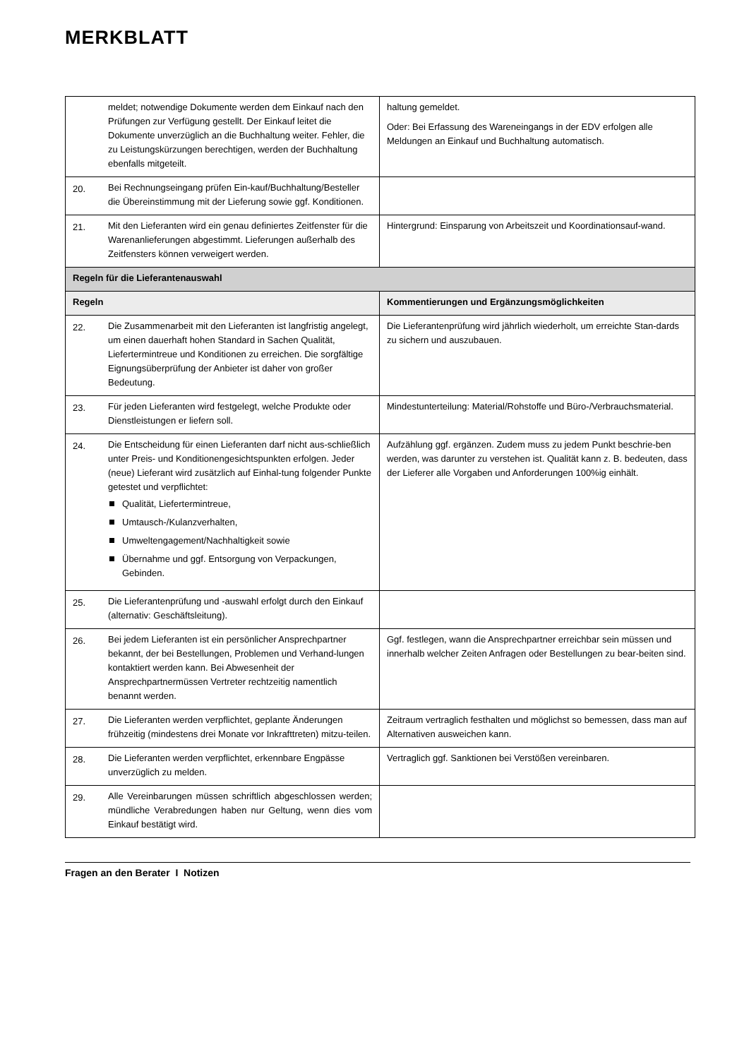MERKBLATT
| | meldet; notwendige Dokumente werden dem Einkauf nach den Prüfungen zur Verfügung gestellt. Der Einkauf leitet die Dokumente unverzüglich an die Buchhaltung weiter. Fehler, die zu Leistungskürzungen berechtigen, werden der Buchhaltung ebenfalls mitgeteilt. | haltung gemeldet. Oder: Bei Erfassung des Wareneingangs in der EDV erfolgen alle Meldungen an Einkauf und Buchhaltung automatisch. |
| 20. | Bei Rechnungseingang prüfen Ein-kauf/Buchhaltung/Besteller die Übereinstimmung mit der Lieferung sowie ggf. Konditionen. | |
| 21. | Mit den Lieferanten wird ein genau definiertes Zeitfenster für die Warenanlieferungen abgestimmt. Lieferungen außerhalb des Zeitfensters können verweigert werden. | Hintergrund: Einsparung von Arbeitszeit und Koordinationsauf-wand. |
| Regeln für die Lieferantenauswahl | | |
| Regeln | | Kommentierungen und Ergänzungsmöglichkeiten |
| 22. | Die Zusammenarbeit mit den Lieferanten ist langfristig angelegt, um einen dauerhaft hohen Standard in Sachen Qualität, Liefertermintreue und Konditionen zu erreichen. Die sorgfältige Eignungsüberprüfung der Anbieter ist daher von großer Bedeutung. | Die Lieferantenprüfung wird jährlich wiederholt, um erreichte Stan-dards zu sichern und auszubauen. |
| 23. | Für jeden Lieferanten wird festgelegt, welche Produkte oder Dienstleistungen er liefern soll. | Mindestunterteilung: Material/Rohstoffe und Büro-/Verbrauchsmaterial. |
| 24. | Die Entscheidung für einen Lieferanten darf nicht aus-schließlich unter Preis- und Konditionengesichtspunkten erfolgen. Jeder (neue) Lieferant wird zusätzlich auf Einhal-tung folgender Punkte getestet und verpflichtet: Qualität, Liefertermintreue, Umtausch-/Kulanzverhalten, Umweltengagement/Nachhaltigkeit sowie Übernahme und ggf. Entsorgung von Verpackungen, Gebinden. | Aufzählung ggf. ergänzen. Zudem muss zu jedem Punkt beschrie-ben werden, was darunter zu verstehen ist. Qualität kann z. B. bedeuten, dass der Lieferer alle Vorgaben und Anforderungen 100%ig einhält. |
| 25. | Die Lieferantenprüfung und -auswahl erfolgt durch den Einkauf (alternativ: Geschäftsleitung). | |
| 26. | Bei jedem Lieferanten ist ein persönlicher Ansprechpartner bekannt, der bei Bestellungen, Problemen und Verhand-lungen kontaktiert werden kann. Bei Abwesenheit der Ansprechpartnermüssen Vertreter rechtzeitig namentlich benannt werden. | Ggf. festlegen, wann die Ansprechpartner erreichbar sein müssen und innerhalb welcher Zeiten Anfragen oder Bestellungen zu bear-beiten sind. |
| 27. | Die Lieferanten werden verpflichtet, geplante Änderungen frühzeitig (mindestens drei Monate vor Inkrafttreten) mitzu-teilen. | Zeitraum vertraglich festhalten und möglichst so bemessen, dass man auf Alternativen ausweichen kann. |
| 28. | Die Lieferanten werden verpflichtet, erkennbare Engpässe unverzüglich zu melden. | Vertraglich ggf. Sanktionen bei Verstößen vereinbaren. |
| 29. | Alle Vereinbarungen müssen schriftlich abgeschlossen werden; mündliche Verabredungen haben nur Geltung, wenn dies vom Einkauf bestätigt wird. | |
Fragen an den Berater I Notizen